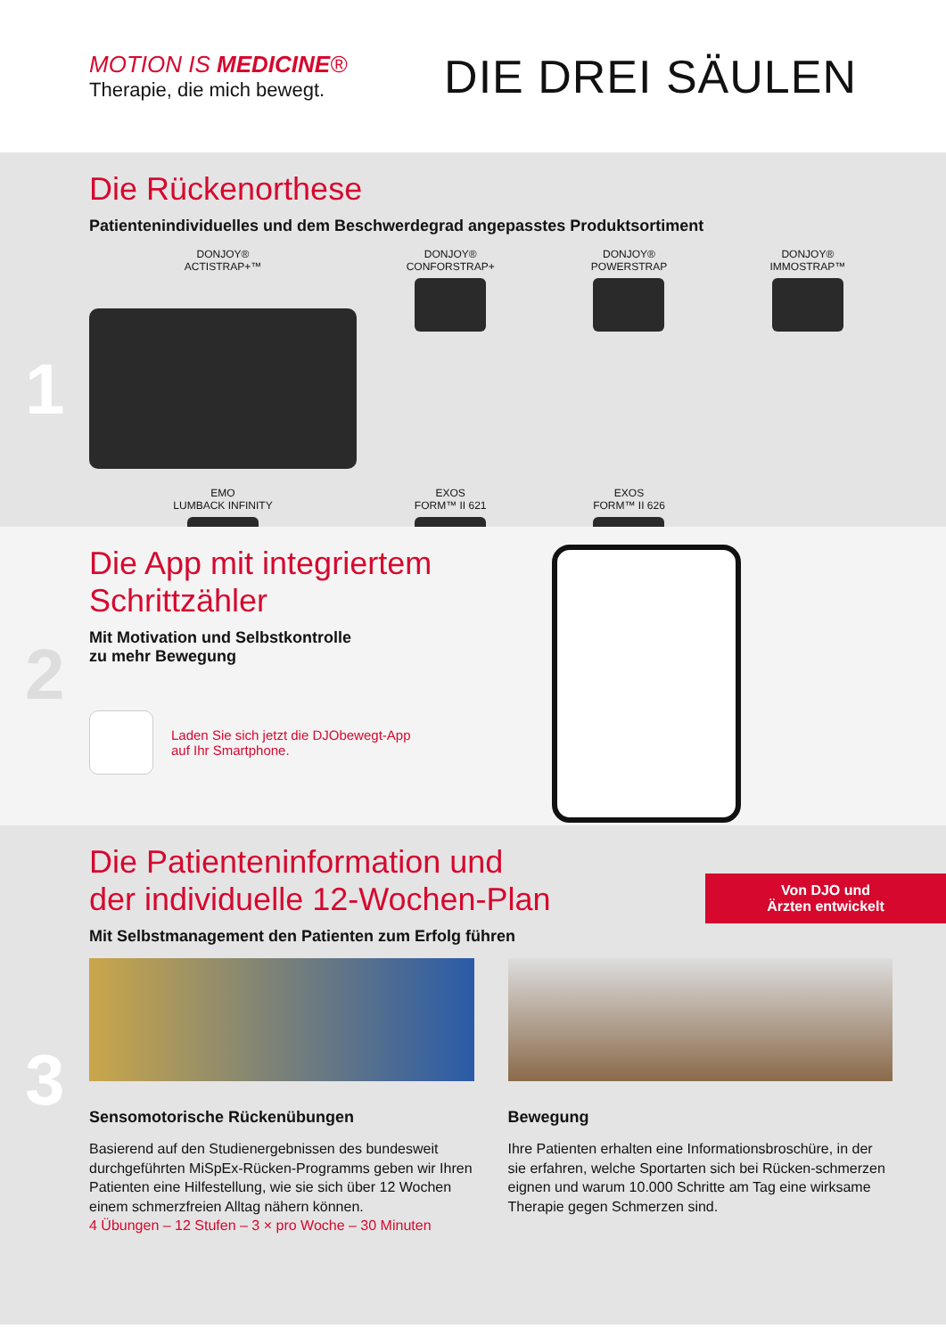MOTION IS MEDICINE®
Therapie, die mich bewegt.
DIE DREI SÄULEN
1
Die Rückenorthese
Patientenindividuelles und dem Beschwerdegrad angepasstes Produktsortiment
DONJOY®
ACTISTRAP+™
DONJOY®
CONFORSTRAP+
DONJOY®
POWERSTRAP
DONJOY®
IMMOSTRAP™
EMO
LUMBACK INFINITY
EXOS
FORM™ II 621
EXOS
FORM™ II 626
2
Die App mit integriertem
Schrittzähler
Mit Motivation und Selbstkontrolle
zu mehr Bewegung
Laden Sie sich jetzt die DJObewegt-App
auf Ihr Smartphone.
3
Von DJO und
Ärzten entwickelt
Die Patienteninformation und
der individuelle 12-Wochen-Plan
Mit Selbstmanagement den Patienten zum Erfolg führen
Sensomotorische Rückenübungen
Basierend auf den Studienergebnissen des bundesweit durchgeführten MiSpEx-Rücken-Programms geben wir Ihren Patienten eine Hilfestellung, wie sie sich über 12 Wochen einem schmerzfreien Alltag nähern können.
4 Übungen – 12 Stufen – 3 × pro Woche – 30 Minuten
Bewegung
Ihre Patienten erhalten eine Informationsbroschüre, in der sie erfahren, welche Sportarten sich bei Rücken-schmerzen eignen und warum 10.000 Schritte am Tag eine wirksame Therapie gegen Schmerzen sind.